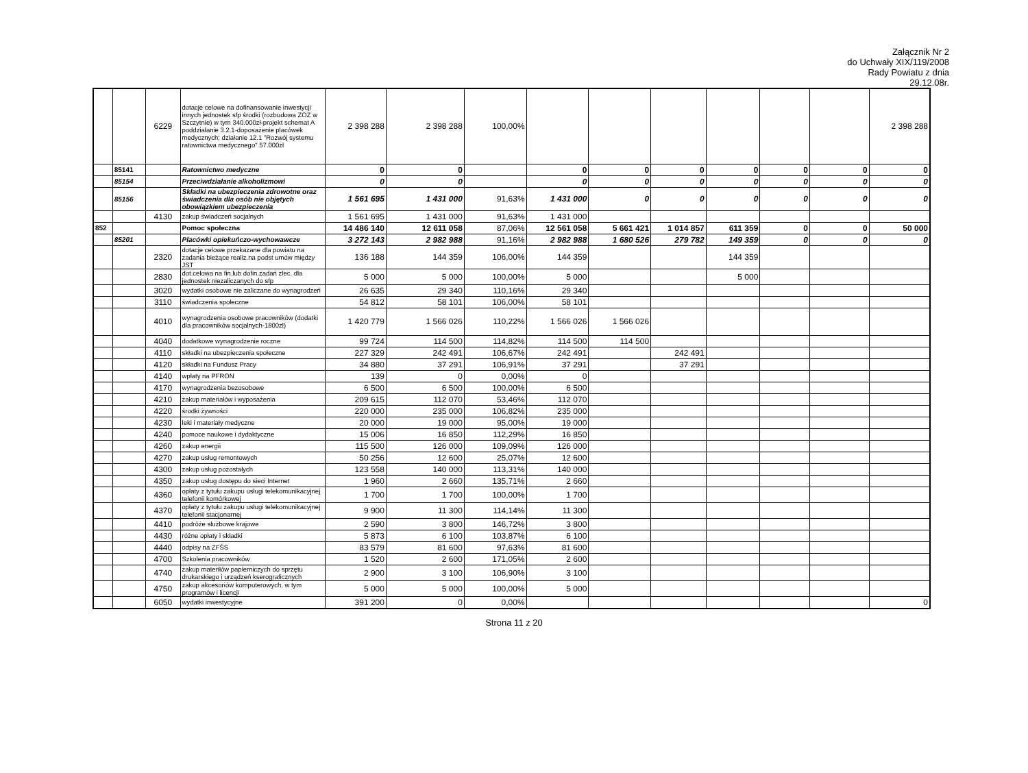Załącznik Nr 2
do Uchwały XIX/119/2008
Rady Powiatu z dnia
29.12.08r.
| | | 6229 | dotacje celowe na dofinansowanie inwestycji innych jednostek sfp środki (rozbudowa ZOZ w Szczytnie) w tym 340.000zł-projekt schemat A poddziałanie 3.2.1-doposażenie placówek medycznych; działanie 12.1 "Rozwój systemu ratownictwa medycznego" 57.000zl | 2 398 288 | 2 398 288 | 100,00% | | | | | | | 2 398 288 |
| | 85141 | | Ratownictwo medyczne | 0 | 0 | | 0 | 0 | 0 | 0 | 0 | 0 | 0 |
| | 85154 | | Przeciwdziałanie alkoholizmowi | 0 | 0 | | 0 | 0 | 0 | 0 | 0 | 0 | 0 |
| | 85156 | | Składki na ubezpieczenia zdrowotne oraz świadczenia dla osób nie objętych obowiązkiem ubezpieczenia | 1 561 695 | 1 431 000 | 91,63% | 1 431 000 | 0 | 0 | 0 | 0 | 0 | 0 |
| | | 4130 | zakup świadczeń socjalnych | 1 561 695 | 1 431 000 | 91,63% | 1 431 000 | | | | | | |
| 852 | | | Pomoc społeczna | 14 486 140 | 12 611 058 | 87,06% | 12 561 058 | 5 661 421 | 1 014 857 | 611 359 | 0 | 0 | 50 000 |
| | 85201 | | Placówki opiekuńczo-wychowawcze | 3 272 143 | 2 982 988 | 91,16% | 2 982 988 | 1 680 526 | 279 782 | 149 359 | 0 | 0 | 0 |
| | | 2320 | dotacje celowe przekazane dla powiatu na zadania bieżące realiz.na podst umów między JST | 136 188 | 144 359 | 106,00% | 144 359 | | | 144 359 | | | |
| | | 2830 | dot.celowa na fin.lub dofin.zadań zlec. dla jednostek niezaliczanych do sfp | 5 000 | 5 000 | 100,00% | 5 000 | | | 5 000 | | | |
| | | 3020 | wydatki osobowe nie zaliczane do wynagrodzeń | 26 635 | 29 340 | 110,16% | 29 340 | | | | | | |
| | | 3110 | świadczenia społeczne | 54 812 | 58 101 | 106,00% | 58 101 | | | | | | |
| | | 4010 | wynagrodzenia osobowe pracowników (dodatki dla pracowników socjalnych-1800zl) | 1 420 779 | 1 566 026 | 110,22% | 1 566 026 | 1 566 026 | | | | | |
| | | 4040 | dodatkowe wynagrodzenie roczne | 99 724 | 114 500 | 114,82% | 114 500 | 114 500 | | | | | |
| | | 4110 | składki na ubezpieczenia społeczne | 227 329 | 242 491 | 106,67% | 242 491 | | 242 491 | | | | |
| | | 4120 | składki na Fundusz Pracy | 34 880 | 37 291 | 106,91% | 37 291 | | 37 291 | | | | |
| | | 4140 | wpłaty na PFRON | 139 | 0 | 0,00% | 0 | | | | | | |
| | | 4170 | wynagrodzenia bezosobowe | 6 500 | 6 500 | 100,00% | 6 500 | | | | | | |
| | | 4210 | zakup materiałów i wyposażenia | 209 615 | 112 070 | 53,46% | 112 070 | | | | | | |
| | | 4220 | środki żywności | 220 000 | 235 000 | 106,82% | 235 000 | | | | | | |
| | | 4230 | leki i materiały medyczne | 20 000 | 19 000 | 95,00% | 19 000 | | | | | | |
| | | 4240 | pomoce naukowe i dydaktyczne | 15 006 | 16 850 | 112,29% | 16 850 | | | | | | |
| | | 4260 | zakup energii | 115 500 | 126 000 | 109,09% | 126 000 | | | | | | |
| | | 4270 | zakup usług remontowych | 50 256 | 12 600 | 25,07% | 12 600 | | | | | | |
| | | 4300 | zakup usług pozostałych | 123 558 | 140 000 | 113,31% | 140 000 | | | | | | |
| | | 4350 | zakup usług dostępu do sieci Internet | 1 960 | 2 660 | 135,71% | 2 660 | | | | | | |
| | | 4360 | opłaty z tytułu zakupu usługi telekomunikacyjnej telefonii komórkowej | 1 700 | 1 700 | 100,00% | 1 700 | | | | | | |
| | | 4370 | opłaty z tytułu zakupu usługi telekomunikacyjnej telefonii stacjonarnej | 9 900 | 11 300 | 114,14% | 11 300 | | | | | | |
| | | 4410 | podróże służbowe krajowe | 2 590 | 3 800 | 146,72% | 3 800 | | | | | | |
| | | 4430 | różne opłaty i składki | 5 873 | 6 100 | 103,87% | 6 100 | | | | | | |
| | | 4440 | odpisy na ZFŚS | 83 579 | 81 600 | 97,63% | 81 600 | | | | | | |
| | | 4700 | Szkolenia pracowników | 1 520 | 2 600 | 171,05% | 2 600 | | | | | | |
| | | 4740 | zakup materiłów papierniczych do sprzętu drukarskiego i urządzeń kserograficznych | 2 900 | 3 100 | 106,90% | 3 100 | | | | | | |
| | | 4750 | zakup akcesoriów komputerowych, w tym programów i licencji | 5 000 | 5 000 | 100,00% | 5 000 | | | | | | |
| | | 6050 | wydatki inwestycyjne | 391 200 | 0 | 0,00% | | | | | | | 0 |
Strona 11 z 20